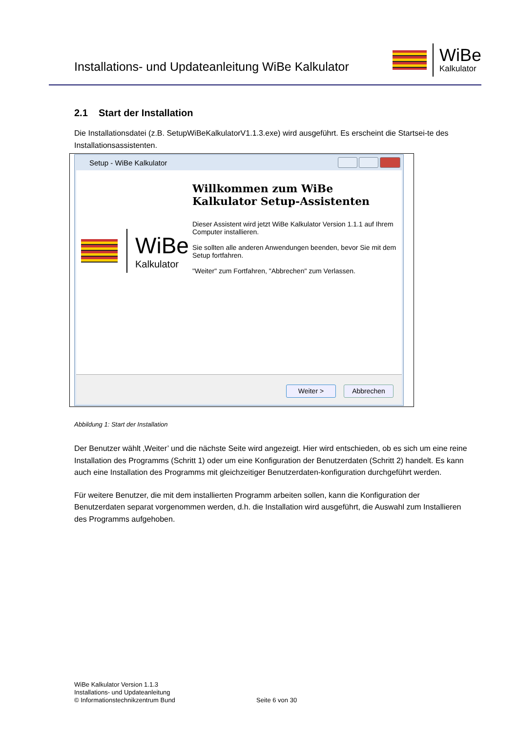Installations- und Updateanleitung WiBe Kalkulator
WiBe
Kalkulator
2.1 Start der Installation
Die Installationsdatei (z.B. SetupWiBeKalkulatorV1.1.3.exe) wird ausgeführt. Es erscheint die Startsei-te des Installationsassistenten.
Setup - WiBe Kalkulator
WiBe
Kalkulator
Willkommen zum WiBe Kalkulator Setup-Assistenten
Dieser Assistent wird jetzt WiBe Kalkulator Version 1.1.1 auf Ihrem Computer installieren.
Sie sollten alle anderen Anwendungen beenden, bevor Sie mit dem Setup fortfahren.
"Weiter" zum Fortfahren, "Abbrechen" zum Verlassen.
Weiter > Abbrechen
Abbildung 1: Start der Installation
Der Benutzer wählt ‚Weiter’ und die nächste Seite wird angezeigt. Hier wird entschieden, ob es sich um eine reine Installation des Programms (Schritt 1) oder um eine Konfiguration der Benutzerdaten (Schritt 2) handelt. Es kann auch eine Installation des Programms mit gleichzeitiger Benutzerdaten-konfiguration durchgeführt werden.
Für weitere Benutzer, die mit dem installierten Programm arbeiten sollen, kann die Konfiguration der Benutzerdaten separat vorgenommen werden, d.h. die Installation wird ausgeführt, die Auswahl zum Installieren des Programms aufgehoben.
WiBe Kalkulator Version 1.1.3
Installations- und Updateanleitung
© Informationstechnikzentrum Bund
Seite 6 von 30